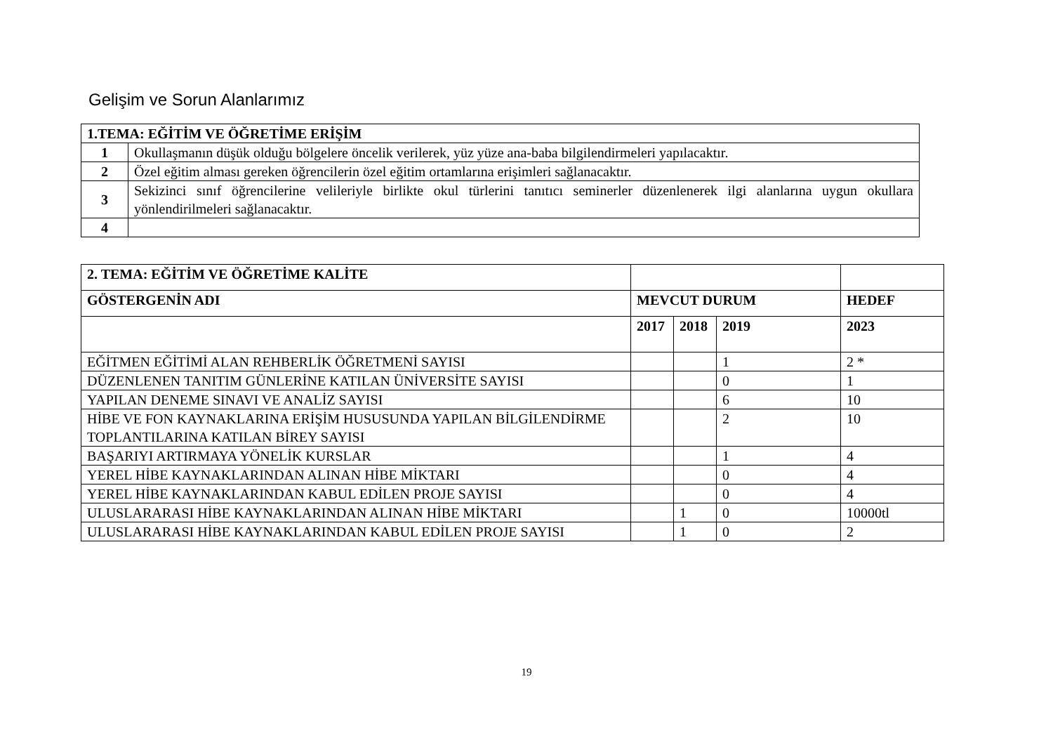Gelişim ve Sorun Alanlarımız
| 1.TEMA: EĞİTİM VE ÖĞRETİME ERİŞİM | |
| --- | --- |
| 1 | Okullaşmanın düşük olduğu bölgelere öncelik verilerek, yüz yüze ana-baba bilgilendirmeleri yapılacaktır. |
| 2 | Özel eğitim alması gereken öğrencilerin özel eğitim ortamlarına erişimleri sağlanacaktır. |
| 3 | Sekizinci sınıf öğrencilerine velileriyle birlikte okul türlerini tanıtıcı seminerler düzenlenerek ilgi alanlarına uygun okullara yönlendirilmeleri sağlanacaktır. |
| 4 | |
| 2. TEMA: EĞİTİM VE ÖĞRETİME KALİTE | | | | |
| --- | --- | --- | --- | --- |
| GÖSTERGENİN ADI | MEVCUT DURUM | | | HEDEF |
| | 2017 | 2018 | 2019 | 2023 |
| EĞİTMEN EĞİTİMİ ALAN REHBERLİK ÖĞRETMENİ SAYISI | | | 1 | 2 * |
| DÜZENLENEN TANITIM GÜNLERİNE KATILAN ÜNİVERSİTE SAYISI | | | 0 | 1 |
| YAPILAN DENEME SINAVI VE ANALİZ SAYISI | | | 6 | 10 |
| HİBE VE FON KAYNAKLARINA ERİŞİM HUSUSUNDA YAPILAN BİLGİLENDİRME TOPLANTILARINA KATILAN BİREY SAYISI | | | 2 | 10 |
| BAŞARIYI ARTIRMAYA YÖNELİK KURSLAR | | | 1 | 4 |
| YEREL HİBE KAYNAKLARINDAN ALINAN HİBE MİKTARI | | | 0 | 4 |
| YEREL HİBE KAYNAKLARINDAN KABUL EDİLEN PROJE SAYISI | | | 0 | 4 |
| ULUSLARARASI HİBE KAYNAKLARINDAN ALINAN HİBE MİKTARI | | 1 | 0 | 10000tl |
| ULUSLARARASI HİBE KAYNAKLARINDAN KABUL EDİLEN PROJE SAYISI | | 1 | 0 | 2 |
19